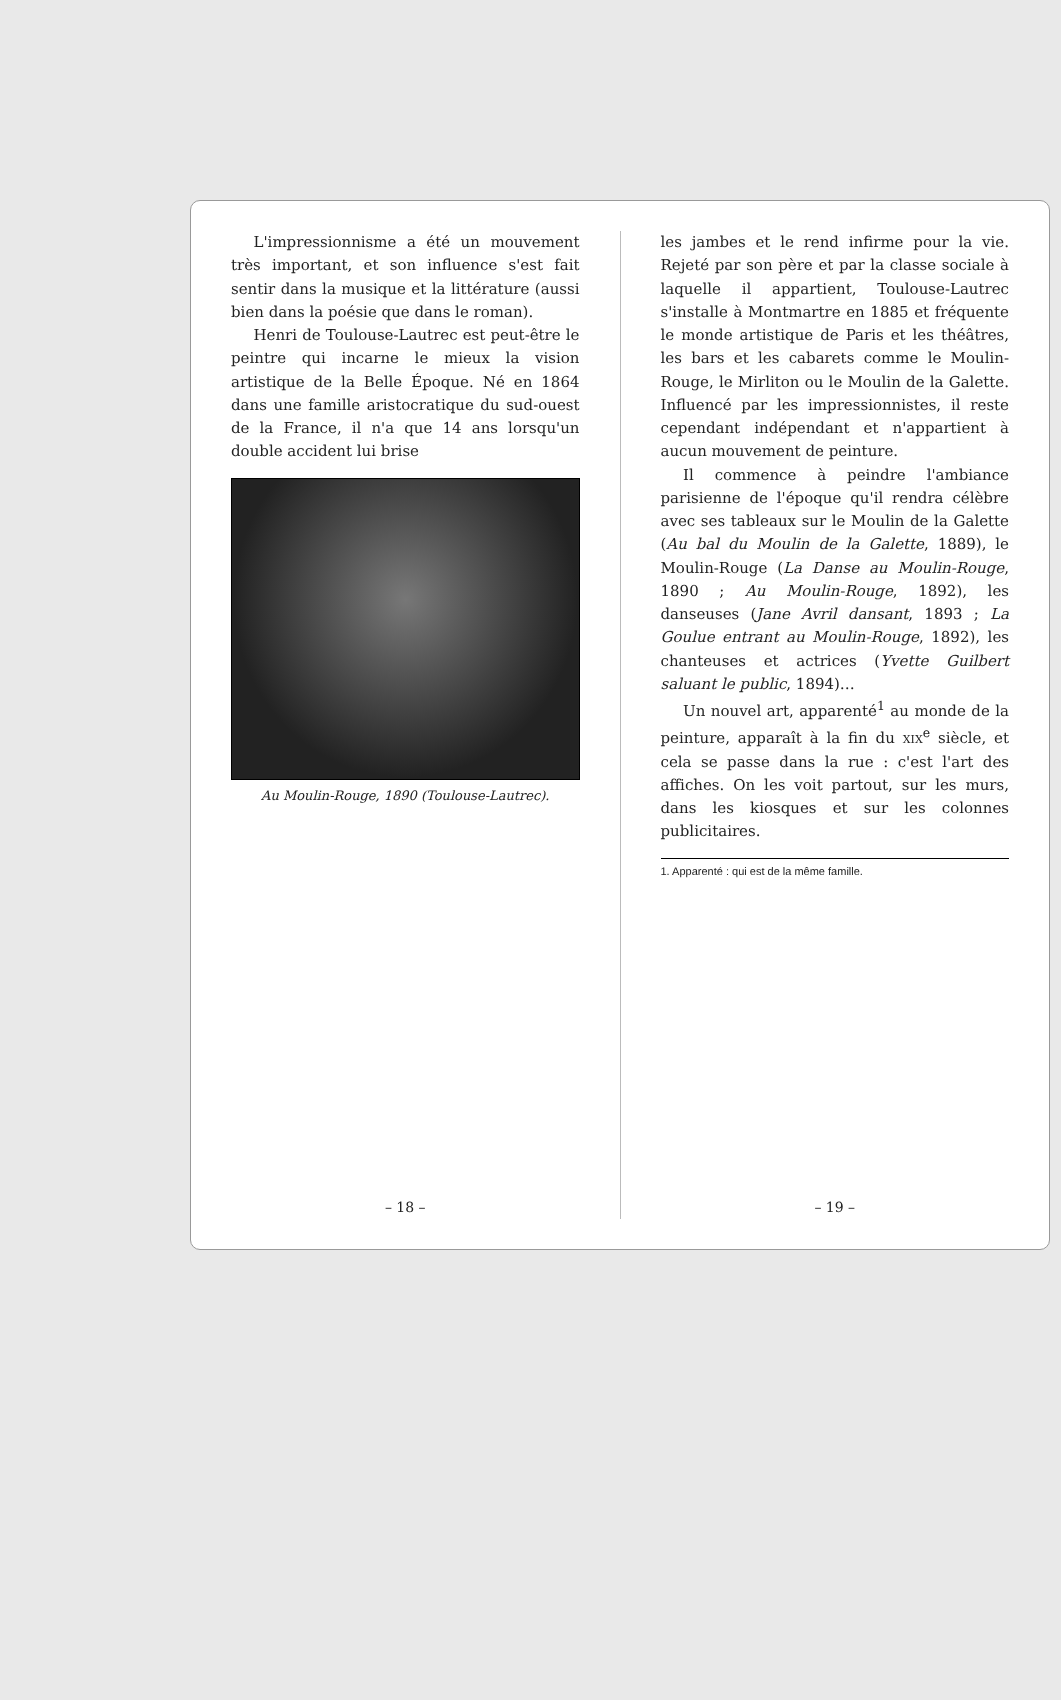L'impressionnisme a été un mouvement très important, et son influence s'est fait sentir dans la musique et la littérature (aussi bien dans la poésie que dans le roman).
Henri de Toulouse-Lautrec est peut-être le peintre qui incarne le mieux la vision artistique de la Belle Époque. Né en 1864 dans une famille aristocratique du sud-ouest de la France, il n'a que 14 ans lorsqu'un double accident lui brise
Au Moulin-Rouge, 1890 (Toulouse-Lautrec).
– 18 –
les jambes et le rend infirme pour la vie. Rejeté par son père et par la classe sociale à laquelle il appartient, Toulouse-Lautrec s'installe à Montmartre en 1885 et fréquente le monde artistique de Paris et les théâtres, les bars et les cabarets comme le Moulin-Rouge, le Mirliton ou le Moulin de la Galette. Influencé par les impressionnistes, il reste cependant indépendant et n'appartient à aucun mouvement de peinture.
Il commence à peindre l'ambiance parisienne de l'époque qu'il rendra célèbre avec ses tableaux sur le Moulin de la Galette (Au bal du Moulin de la Galette, 1889), le Moulin-Rouge (La Danse au Moulin-Rouge, 1890 ; Au Moulin-Rouge, 1892), les danseuses (Jane Avril dansant, 1893 ; La Goulue entrant au Moulin-Rouge, 1892), les chanteuses et actrices (Yvette Guilbert saluant le public, 1894)…
Un nouvel art, apparenté<sup>1</sup> au monde de la peinture, apparaît à la fin du xix<sup>e</sup> siècle, et cela se passe dans la rue : c'est l'art des affiches. On les voit partout, sur les murs, dans les kiosques et sur les colonnes publicitaires.
1. Apparenté : qui est de la même famille.
– 19 –